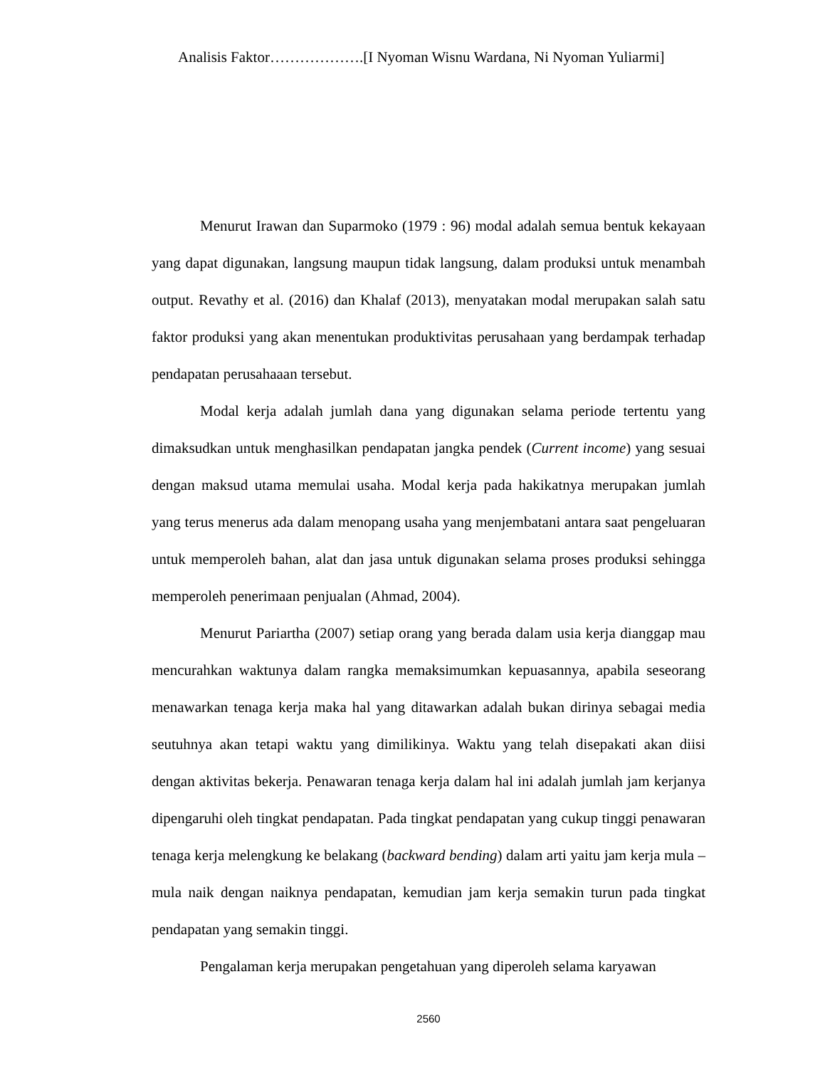Analisis Faktor……………….[I Nyoman Wisnu Wardana, Ni Nyoman Yuliarmi]
Menurut Irawan dan Suparmoko (1979 : 96) modal adalah semua bentuk kekayaan yang dapat digunakan, langsung maupun tidak langsung, dalam produksi untuk menambah output. Revathy et al. (2016) dan Khalaf (2013), menyatakan modal merupakan salah satu faktor produksi yang akan menentukan produktivitas perusahaan yang berdampak terhadap pendapatan perusahaaan tersebut.
Modal kerja adalah jumlah dana yang digunakan selama periode tertentu yang dimaksudkan untuk menghasilkan pendapatan jangka pendek (Current income) yang sesuai dengan maksud utama memulai usaha. Modal kerja pada hakikatnya merupakan jumlah yang terus menerus ada dalam menopang usaha yang menjembatani antara saat pengeluaran untuk memperoleh bahan, alat dan jasa untuk digunakan selama proses produksi sehingga memperoleh penerimaan penjualan (Ahmad, 2004).
Menurut Pariartha (2007) setiap orang yang berada dalam usia kerja dianggap mau mencurahkan waktunya dalam rangka memaksimumkan kepuasannya, apabila seseorang menawarkan tenaga kerja maka hal yang ditawarkan adalah bukan dirinya sebagai media seutuhnya akan tetapi waktu yang dimilikinya. Waktu yang telah disepakati akan diisi dengan aktivitas bekerja. Penawaran tenaga kerja dalam hal ini adalah jumlah jam kerjanya dipengaruhi oleh tingkat pendapatan. Pada tingkat pendapatan yang cukup tinggi penawaran tenaga kerja melengkung ke belakang (backward bending) dalam arti yaitu jam kerja mula – mula naik dengan naiknya pendapatan, kemudian jam kerja semakin turun pada tingkat pendapatan yang semakin tinggi.
Pengalaman kerja merupakan pengetahuan yang diperoleh selama karyawan
2560